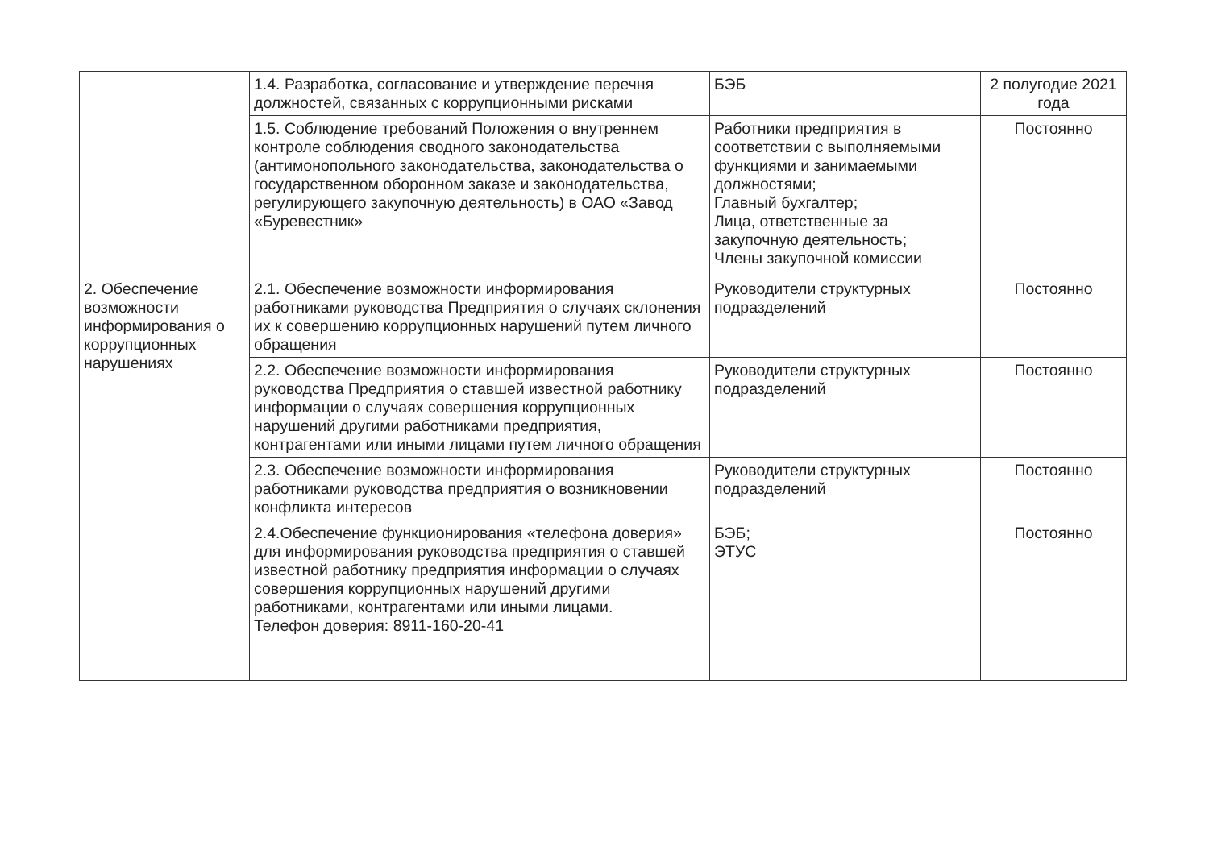| | 1.4. Разработка, согласование и утверждение перечня должностей, связанных с коррупционными рисками | БЭБ | 2 полугодие 2021 года |
| | 1.5. Соблюдение требований Положения о внутреннем контроле соблюдения сводного законодательства (антимонопольного законодательства, законодательства о государственном оборонном заказе и законодательства, регулирующего закупочную деятельность) в ОАО «Завод «Буревестник» | Работники предприятия в соответствии с выполняемыми функциями и занимаемыми должностями; Главный бухгалтер; Лица, ответственные за закупочную деятельность; Члены закупочной комиссии | Постоянно |
| 2. Обеспечение возможности информирования о коррупционных нарушениях | 2.1. Обеспечение возможности информирования работниками руководства Предприятия о случаях склонения их к совершению коррупционных нарушений путем личного обращения | Руководители структурных подразделений | Постоянно |
| | 2.2. Обеспечение возможности информирования руководства Предприятия о ставшей известной работнику информации о случаях совершения коррупционных нарушений другими работниками предприятия, контрагентами или иными лицами путем личного обращения | Руководители структурных подразделений | Постоянно |
| | 2.3. Обеспечение возможности информирования работниками руководства предприятия о возникновении конфликта интересов | Руководители структурных подразделений | Постоянно |
| | 2.4.Обеспечение функционирования «телефона доверия» для информирования руководства предприятия о ставшей известной работнику предприятия информации о случаях совершения коррупционных нарушений другими работниками, контрагентами или иными лицами. Телефон доверия: 8911-160-20-41 | БЭБ; ЭТУС | Постоянно |